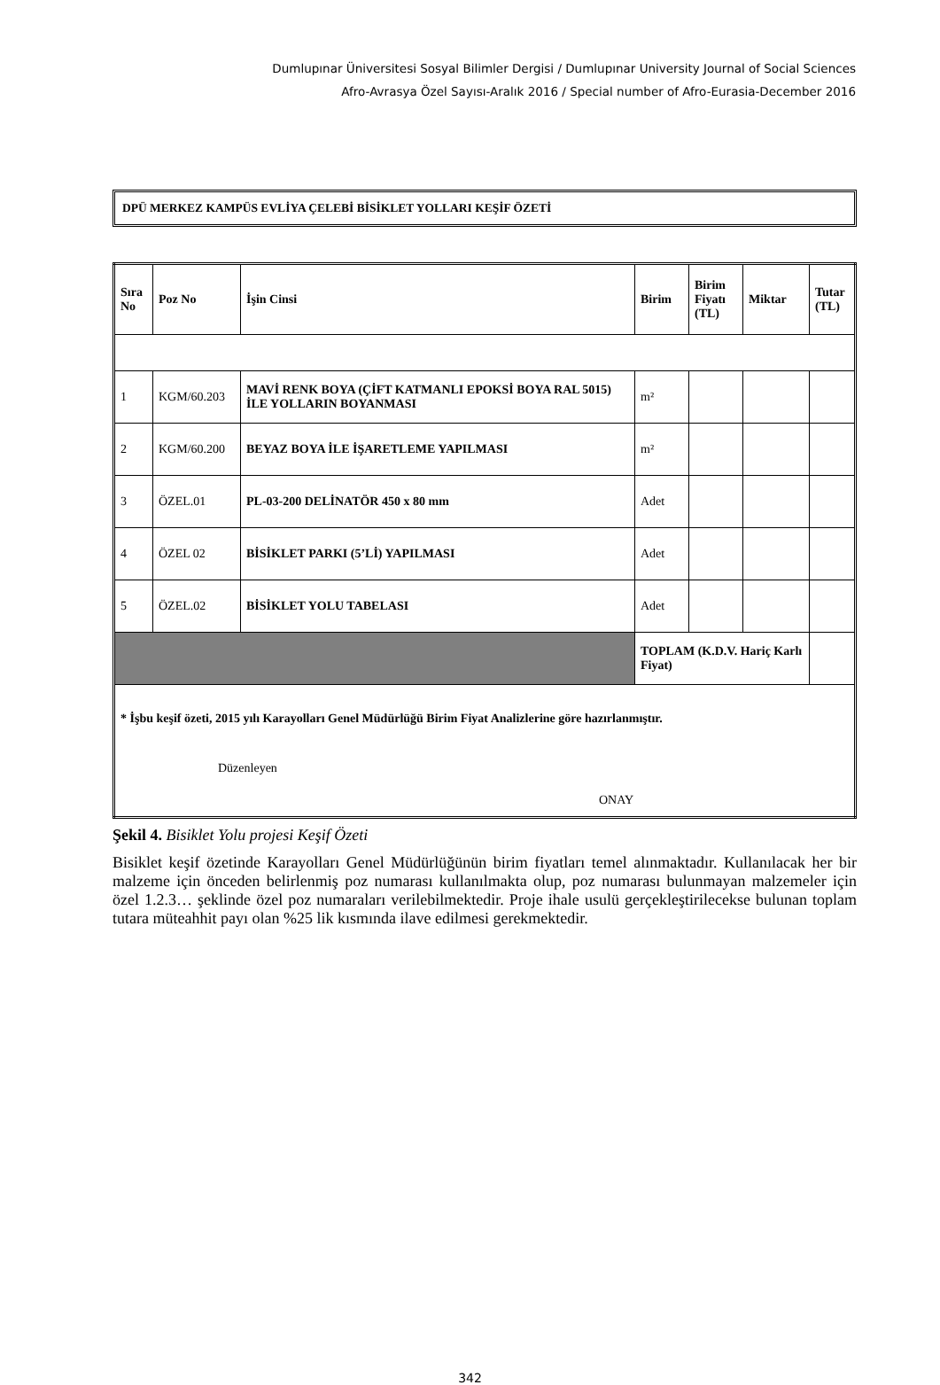Dumlupınar Üniversitesi Sosyal Bilimler Dergisi / Dumlupınar University Journal of Social Sciences
Afro-Avrasya Özel Sayısı-Aralık 2016 / Special number of Afro-Eurasia-December 2016
DPÜ MERKEZ KAMPÜS EVLİYA ÇELEBİ BİSİKLET YOLLARI KEŞİF ÖZETİ
| Sıra No | Poz No | İşin Cinsi | Birim | Birim Fiyatı (TL) | Miktar | Tutar (TL) |
| --- | --- | --- | --- | --- | --- | --- |
| 1 | KGM/60.203 | MAVİ RENK BOYA (ÇİFT KATMANLI EPOKSİ BOYA RAL 5015) İLE YOLLARIN BOYANMASI | m² | | | |
| 2 | KGM/60.200 | BEYAZ BOYA İLE İŞARETLEME YAPILMASI | m² | | | |
| 3 | ÖZEL.01 | PL-03-200 DELİNATÖR 450 x 80 mm | Adet | | | |
| 4 | ÖZEL 02 | BİSİKLET PARKI (5’Lİ) YAPILMASI | Adet | | | |
| 5 | ÖZEL.02 | BİSİKLET YOLU TABELASI | Adet | | | |
| | | | TOPLAM (K.D.V. Hariç Karlı Fiyat) | | | |
| * İşbu keşif özeti, 2015 yılı Karayolları Genel Müdürlüğü Birim Fiyat Analizlerine göre hazırlanmıştır. Düzenleyen ONAY | | | | | | |
Şekil 4. Bisiklet Yolu projesi Keşif Özeti
Bisiklet keşif özetinde Karayolları Genel Müdürlüğünün birim fiyatları temel alınmaktadır. Kullanılacak her bir malzeme için önceden belirlenmiş poz numarası kullanılmakta olup, poz numarası bulunmayan malzemeler için özel 1.2.3… şeklinde özel poz numaraları verilebilmektedir. Proje ihale usulü gerçekleştirilecekse bulunan toplam tutara müteahhit payı olan %25 lik kısmında ilave edilmesi gerekmektedir.
342